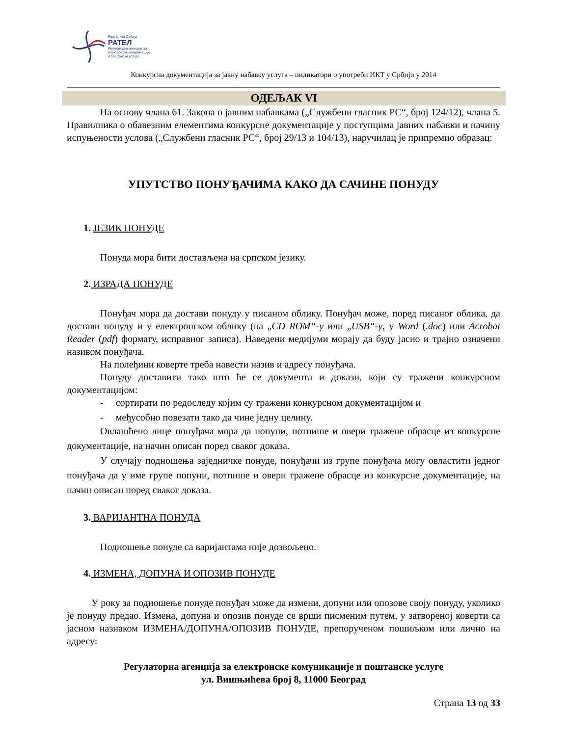Република Србија
РАТЕЛ
Регулаторна агенција за
електронске комуникације
и поштанске услуге
Конкурсна документација за јавну набавку услуга – индикатори о употреби ИКТ у Србији у 2014
ОДЕЉАК VI
На основу члана 61. Закона о јавним набавкама („Службени гласник РС“, број 124/12), члана 5. Правилника о обавезним елементима конкурсне документације у поступцима јавних набавки и начину испуњености услова („Службени гласник РС“, број 29/13 и 104/13), наручилац је припремио образац:
УПУТСТВО ПОНУЂАЧИМА КАКО ДА САЧИНЕ ПОНУДУ
1. ЈЕЗИК ПОНУДЕ
Понуда мора бити достављена на српском језику.
2. ИЗРАДА ПОНУДЕ
Понуђач мора да достави понуду у писаном облику. Понуђач може, поред писаног облика, да достави понуду и у електронском облику (на „CD ROM“-у или „USB“-у, у Word (.doc) или Acrobat Reader (pdf) формату, исправног записа). Наведени медијуми морају да буду јасно и трајно означени називом понуђача.
На полеђини коверте треба навести назив и адресу понуђача.
Понуду доставити тако што ће се документа и докази, који су тражени конкурсном документацијом:
- сортирати по редоследу којим су тражени конкурсном документацијом и
- међусобно повезати тако да чине једну целину.
Овлашћено лице понуђача мора да попуни, потпише и овери тражене обрасце из конкурсне документације, на начин описан поред сваког доказа.
У случају подношења заједничке понуде, понуђачи из групе понуђача могу овластити једног понуђача да у име групе попуни, потпише и овери тражене обрасце из конкурсне документације, на начин описан поред сваког доказа.
3. ВАРИЈАНТНА ПОНУДА
Подношење понуде са варијантама није дозвољено.
4. ИЗМЕНА, ДОПУНА И ОПОЗИВ ПОНУДЕ
У року за подношење понуде понуђач може да измени, допуни или опозове своју понуду, уколико је понуду предао. Измена, допуна и опозив понуде се врши писменим путем, у затвореној коверти са јасном назнаком ИЗМЕНА/ДОПУНА/ОПОЗИВ ПОНУДЕ, препорученом пошиљком или лично на адресу:
Регулаторна агенција за електронске комуникације и поштанске услуге
ул. Вишњићева број 8, 11000 Београд
Страна 13 од 33